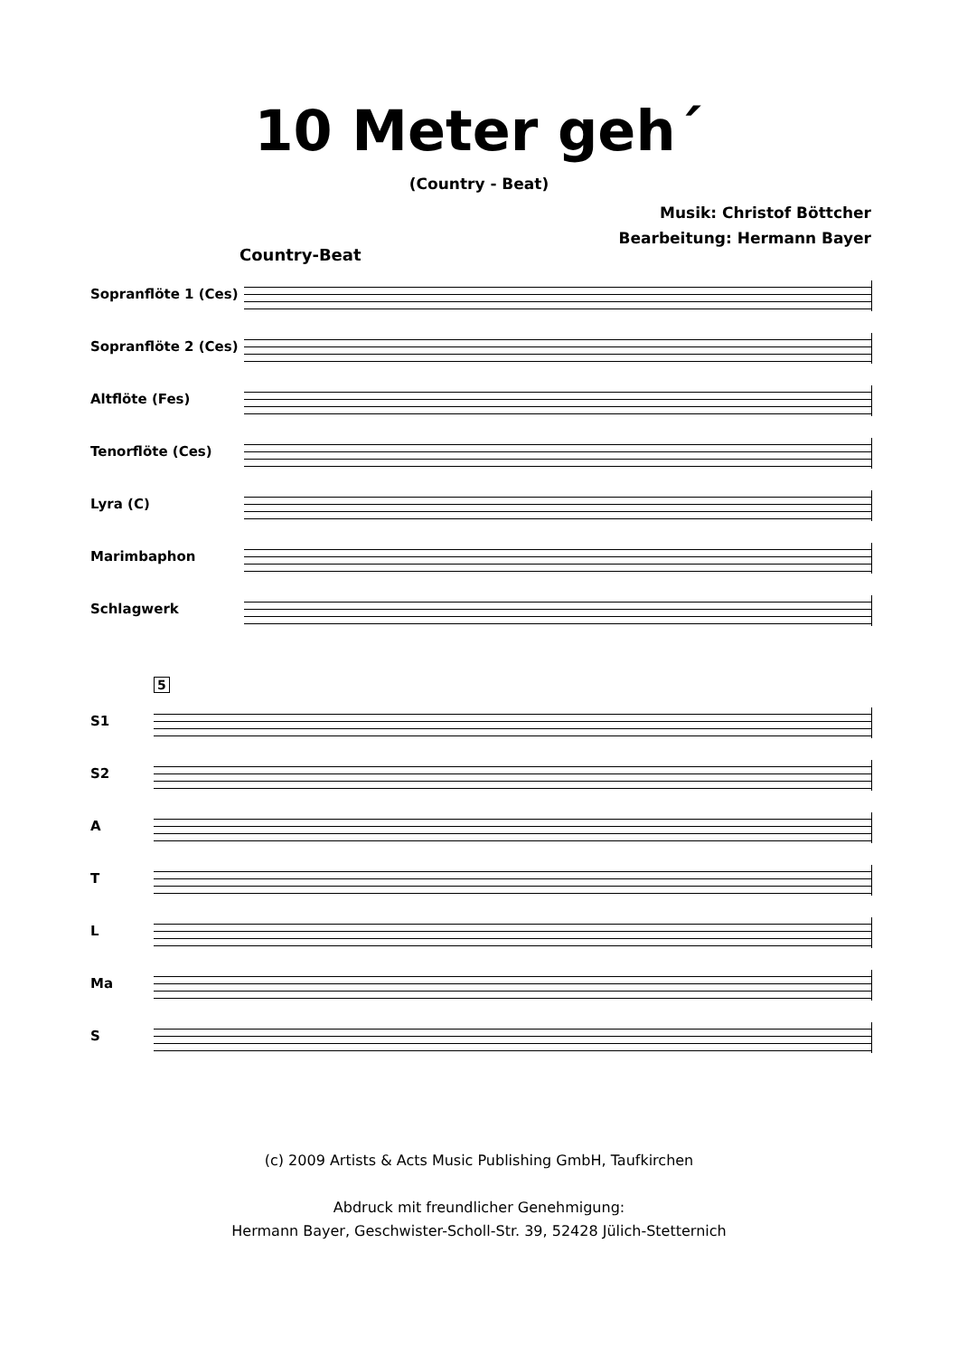10 Meter geh´
(Country - Beat)
Musik: Christof Böttcher
Bearbeitung: Hermann Bayer
Country-Beat
Sopranflöte 1 (Ces)
Sopranflöte 2 (Ces)
Altflöte (Fes)
Tenorflöte (Ces)
Lyra (C)
Marimbaphon
Schlagwerk
5
S1
S2
A
T
L
Ma
S
(c) 2009 Artists & Acts Music Publishing GmbH, Taufkirchen
Abdruck mit freundlicher Genehmigung:
Hermann Bayer, Geschwister-Scholl-Str. 39, 52428 Jülich-Stetternich